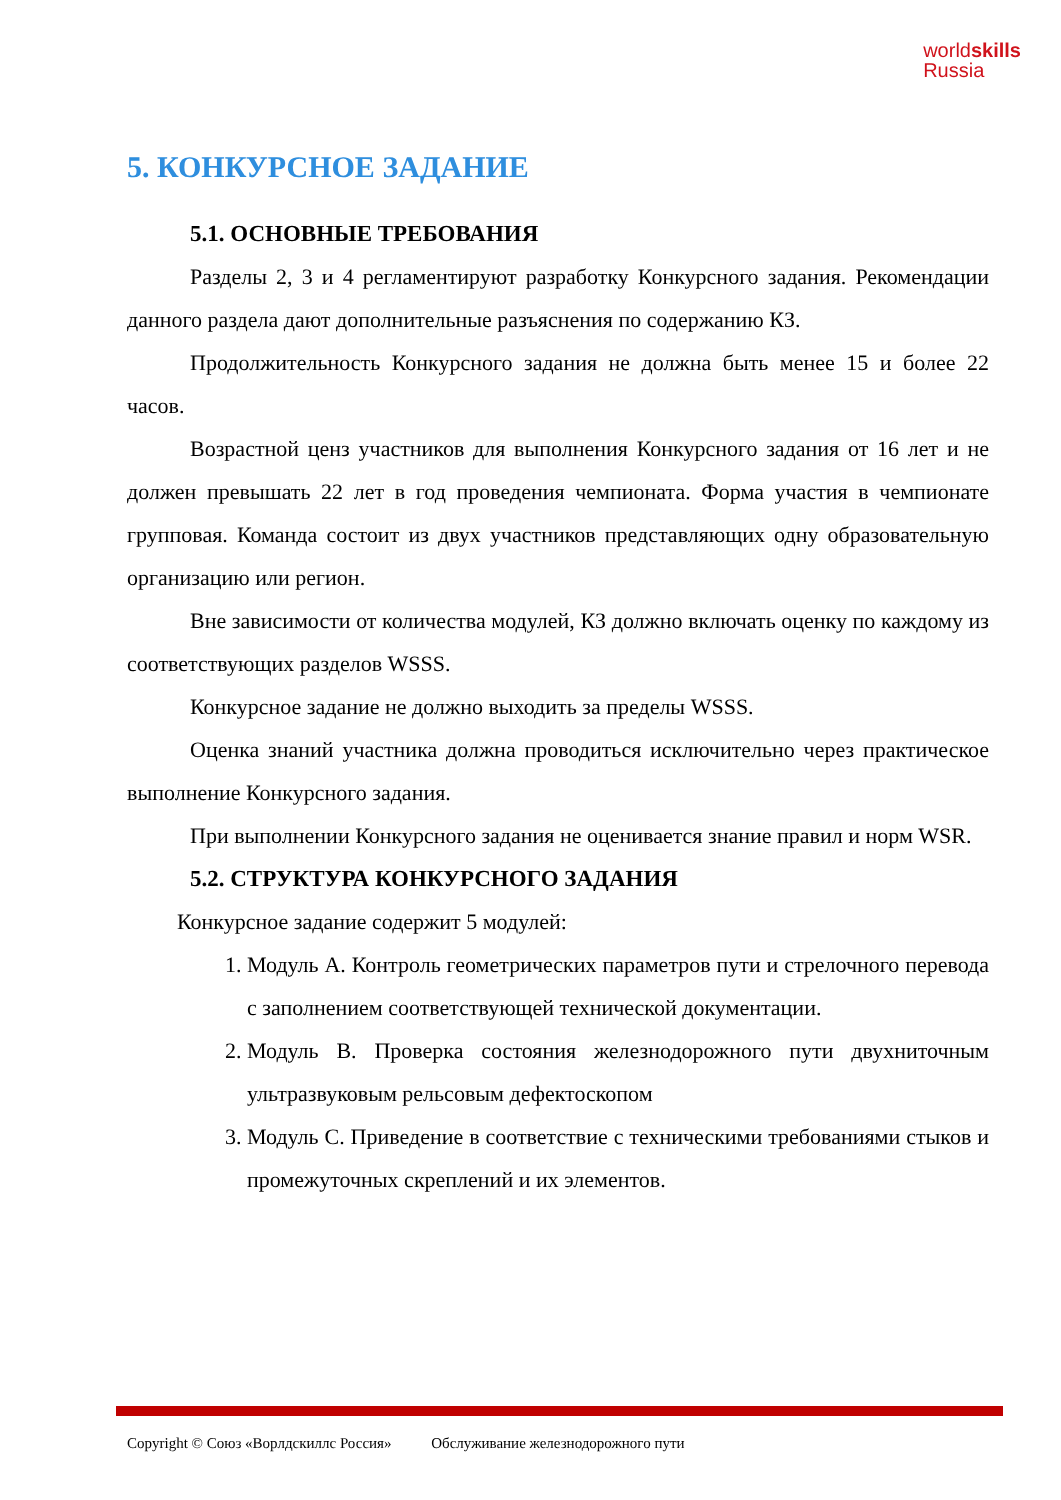worldskills
Russia
5. КОНКУРСНОЕ ЗАДАНИЕ
5.1. ОСНОВНЫЕ ТРЕБОВАНИЯ
Разделы 2, 3 и 4 регламентируют разработку Конкурсного задания. Рекомендации данного раздела дают дополнительные разъяснения по содержанию КЗ.
Продолжительность Конкурсного задания не должна быть менее 15 и более 22 часов.
Возрастной ценз участников для выполнения Конкурсного задания от 16 лет и не должен превышать 22 лет в год проведения чемпионата. Форма участия в чемпионате групповая. Команда состоит из двух участников представляющих одну образовательную организацию или регион.
Вне зависимости от количества модулей, КЗ должно включать оценку по каждому из соответствующих разделов WSSS.
Конкурсное задание не должно выходить за пределы WSSS.
Оценка знаний участника должна проводиться исключительно через практическое выполнение Конкурсного задания.
При выполнении Конкурсного задания не оценивается знание правил и норм WSR.
5.2. СТРУКТУРА КОНКУРСНОГО ЗАДАНИЯ
Конкурсное задание содержит 5 модулей:
1. Модуль А. Контроль геометрических параметров пути и стрелочного перевода с заполнением соответствующей технической документации.
2. Модуль В. Проверка состояния железнодорожного пути двухниточным ультразвуковым рельсовым дефектоскопом
3. Модуль С. Приведение в соответствие с техническими требованиями стыков и промежуточных скреплений и их элементов.
Copyright © Союз «Ворлдскиллс Россия» Обслуживание железнодорожного пути